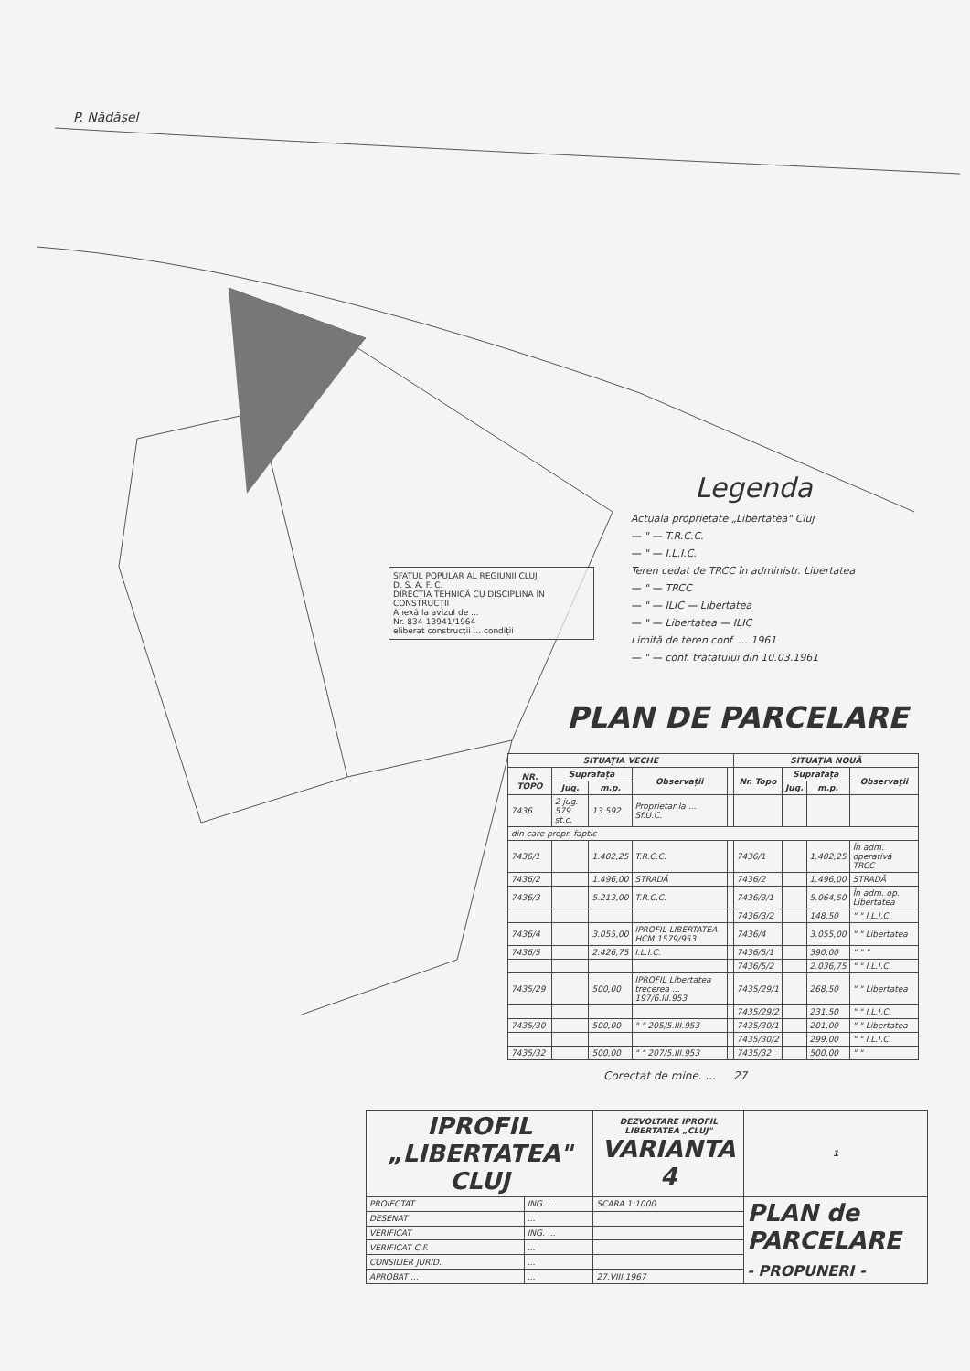P. Nădășel
Legenda
Actuala proprietate „Libertatea" Cluj
— " — T.R.C.C.
— " — I.L.I.C.
Teren cedat de TRCC în administr. Libertatea
— " — TRCC
— " — ILIC — Libertatea
— " — Libertatea — ILIC
Limită de teren conf. ... 1961
— " — conf. tratatului din 10.03.1961
SFATUL POPULAR AL REGIUNII CLUJ
D. S. A. F. C.
DIRECȚIA TEHNICĂ CU DISCIPLINA ÎN CONSTRUCȚII
Anexă la avizul de ...
Nr. 834-13941/1964
eliberat construcții ... condiții
PLAN DE PARCELARE
| SITUAȚIA VECHE | | | | | SITUAȚIA NOUĂ | | | |
| --- | --- | --- | --- | --- | --- | --- | --- | --- |
| NR. TOPO | Suprafața | | Observații | | Nr. Topo | Suprafața | | Observații |
| | Jug. | m.p. | | | | Jug. | m.p. | |
| 7436 | 2 jug. 579 st.c. | 13.592 | Proprietar la ... Sf.U.C. | | | | | |
| din care propr. faptic | | | | | | | | |
| 7436/1 | | 1.402,25 | T.R.C.C. | | 7436/1 | | 1.402,25 | În adm. operativă TRCC |
| 7436/2 | | 1.496,00 | STRADĂ | | 7436/2 | | 1.496,00 | STRADĂ |
| 7436/3 | | 5.213,00 | T.R.C.C. | | 7436/3/1 | | 5.064,50 | În adm. op. Libertatea |
| | | | | | 7436/3/2 | | 148,50 | " " I.L.I.C. |
| 7436/4 | | 3.055,00 | IPROFIL LIBERTATEA HCM 1579/953 | | 7436/4 | | 3.055,00 | " " Libertatea |
| 7436/5 | | 2.426,75 | I.L.I.C. | | 7436/5/1 | | 390,00 | " " " |
| | | | | | 7436/5/2 | | 2.036,75 | " " I.L.I.C. |
| 7435/29 | | 500,00 | IPROFIL Libertatea trecerea ... 197/6.III.953 | | 7435/29/1 | | 268,50 | " " Libertatea |
| | | | | | 7435/29/2 | | 231,50 | " " I.L.I.C. |
| 7435/30 | | 500,00 | " " 205/5.III.953 | | 7435/30/1 | | 201,00 | " " Libertatea |
| | | | | | 7435/30/2 | | 299,00 | " " I.L.I.C. |
| 7435/32 | | 500,00 | " " 207/5.III.953 | | 7435/32 | | 500,00 | " " |
Corectat de mine. ... 27
| IPROFIL „LIBERTATEA" CLUJ | | DEZVOLTARE IPROFIL LIBERTATEA „CLUJ" VARIANTA 4 | | 1 |
| --- | --- | --- | --- | --- |
| PROIECTAT | ING. ... | SCARA 1:1000 | PLAN de PARCELARE - PROPUNERI - | |
| DESENAT | ... | | | |
| VERIFICAT | ING. ... | | | |
| VERIFICAT C.F. | ... | | | |
| CONSILIER JURID. | ... | | | |
| APROBAT ... | ... | 27.VIII.1967 | | |